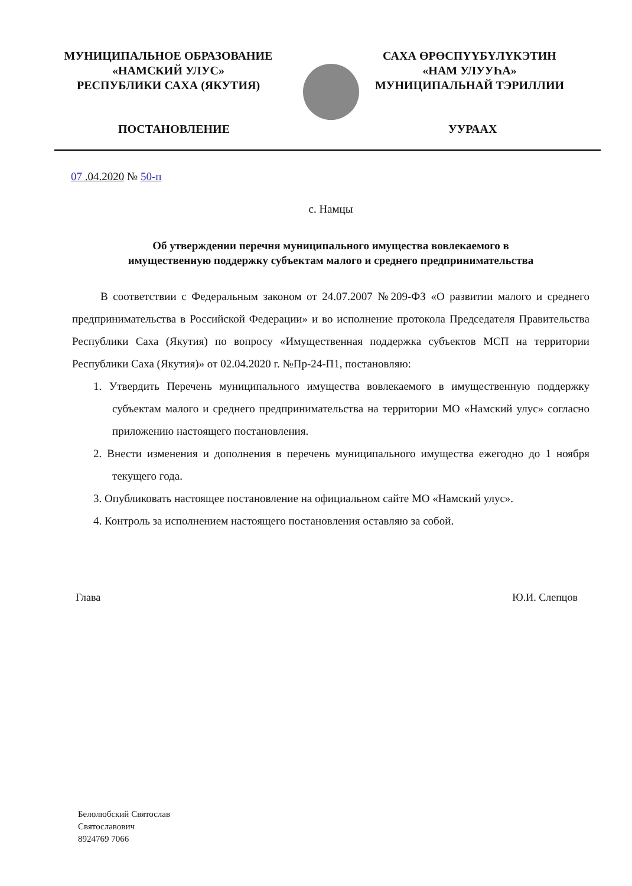МУНИЦИПАЛЬНОЕ ОБРАЗОВАНИЕ
«НАМСКИЙ УЛУС»
РЕСПУБЛИКИ САХА (ЯКУТИЯ)
САХА ӨРӨСПҮҮБҮЛҮКЭТИН
«НАМ УЛУУҺА»
МУНИЦИПАЛЬНАЙ ТЭРИЛЛИИ
ПОСТАНОВЛЕНИЕ УУРААХ
07 .04.2020 № 50-п
с. Намцы
Об утверждении перечня муниципального имущества вовлекаемого в
имущественную поддержку субъектам малого и среднего предпринимательства
В соответствии с Федеральным законом от 24.07.2007 №209-ФЗ «О развитии малого и среднего предпринимательства в Российской Федерации» и во исполнение протокола Председателя Правительства Республики Саха (Якутия) по вопросу «Имущественная поддержка субъектов МСП на территории Республики Саха (Якутия)» от 02.04.2020 г. №Пр-24-П1, постановляю:
1. Утвердить Перечень муниципального имущества вовлекаемого в имущественную поддержку субъектам малого и среднего предпринимательства на территории МО «Намский улус» согласно приложению настоящего постановления.
2. Внести изменения и дополнения в перечень муниципального имущества ежегодно до 1 ноября текущего года.
3. Опубликовать настоящее постановление на официальном сайте МО «Намский улус».
4. Контроль за исполнением настоящего постановления оставляю за собой.
Глава Ю.И. Слепцов
Белолюбский Святослав
Святославович
8924769 7066